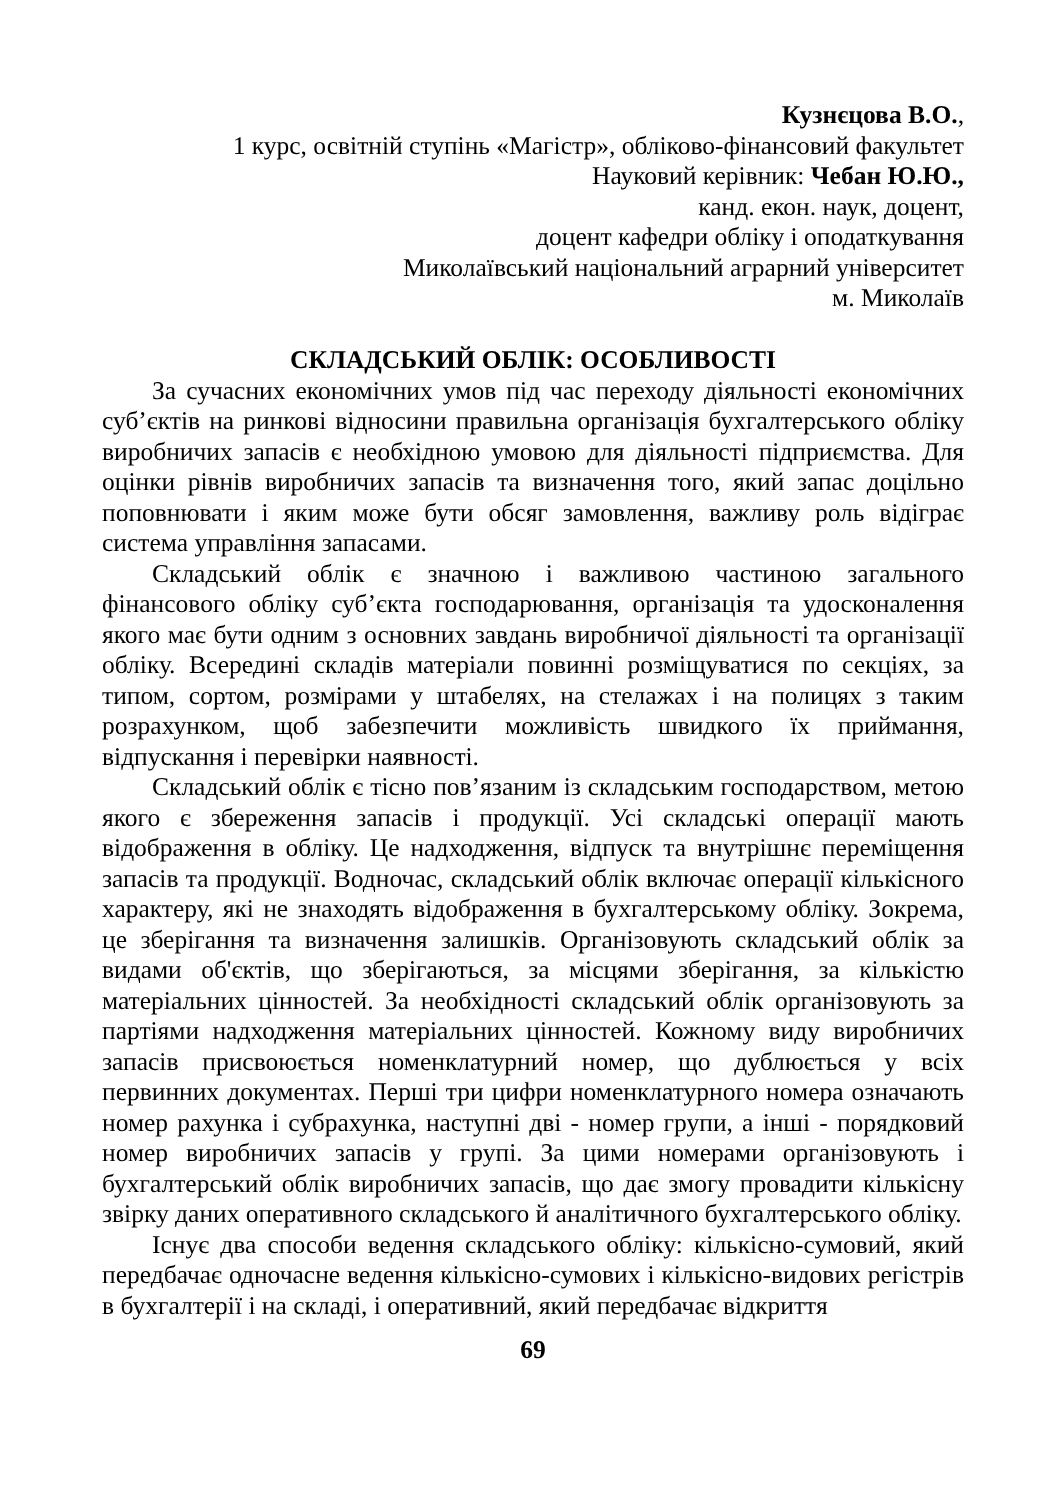Кузнєцова В.О.,
1 курс, освітній ступінь «Магістр», обліково-фінансовий факультет
Науковий керівник: Чебан Ю.Ю.,
канд. екон. наук, доцент,
доцент кафедри обліку і оподаткування
Миколаївський національний аграрний університет
м. Миколаїв
СКЛАДСЬКИЙ ОБЛІК: ОСОБЛИВОСТІ
За сучасних економічних умов під час переходу діяльності економічних суб’єктів на ринкові відносини правильна організація бухгалтерського обліку виробничих запасів є необхідною умовою для діяльності підприємства. Для оцінки рівнів виробничих запасів та визначення того, який запас доцільно поповнювати і яким може бути обсяг замовлення, важливу роль відіграє система управління запасами.
Складський облік є значною і важливою частиною загального фінансового обліку суб’єкта господарювання, організація та удосконалення якого має бути одним з основних завдань виробничої діяльності та організації обліку. Всередині складів матеріали повинні розміщуватися по секціях, за типом, сортом, розмірами у штабелях, на стелажах і на полицях з таким розрахунком, щоб забезпечити можливість швидкого їх приймання, відпускання і перевірки наявності.
Складський облік є тісно пов’язаним із складським господарством, метою якого є збереження запасів і продукції. Усі складські операції мають відображення в обліку. Це надходження, відпуск та внутрішнє переміщення запасів та продукції. Водночас, складський облік включає операції кількісного характеру, які не знаходять відображення в бухгалтерському обліку. Зокрема, це зберігання та визначення залишків. Організовують складський облік за видами об'єктів, що зберігаються, за місцями зберігання, за кількістю матеріальних цінностей. За необхідності складський облік організовують за партіями надходження матеріальних цінностей. Кожному виду виробничих запасів присвоюється номенклатурний номер, що дублюється у всіх первинних документах. Перші три цифри номенклатурного номера означають номер рахунка і субрахунка, наступні дві - номер групи, а інші - порядковий номер виробничих запасів у групі. За цими номерами організовують і бухгалтерський облік виробничих запасів, що дає змогу провадити кількісну звірку даних оперативного складського й аналітичного бухгалтерського обліку.
Існує два способи ведення складського обліку: кількісно-сумовий, який передбачає одночасне ведення кількісно-сумових і кількісно-видових регістрів в бухгалтерії і на складі, і оперативний, який передбачає відкриття
69